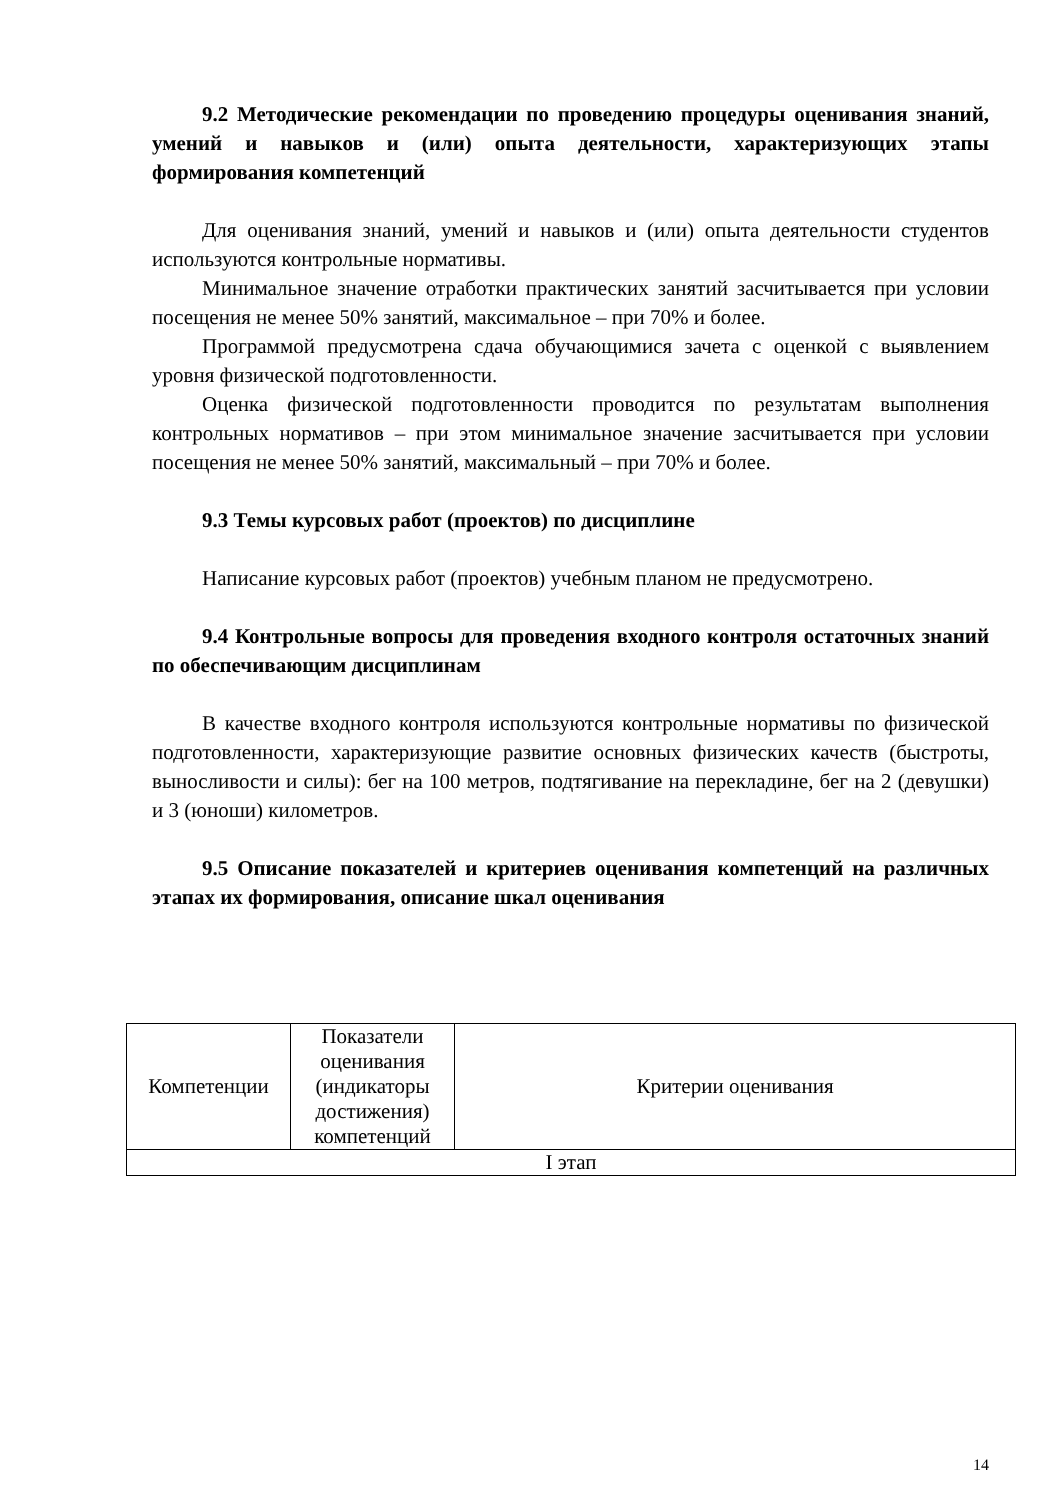9.2 Методические рекомендации по проведению процедуры оценивания знаний, умений и навыков и (или) опыта деятельности, характеризующих этапы формирования компетенций
Для оценивания знаний, умений и навыков и (или) опыта деятельности студентов используются контрольные нормативы.
Минимальное значение отработки практических занятий засчитывается при условии посещения не менее 50% занятий, максимальное – при 70% и более.
Программой предусмотрена сдача обучающимися зачета с оценкой с выявлением уровня физической подготовленности.
Оценка физической подготовленности проводится по результатам выполнения контрольных нормативов – при этом минимальное значение засчитывается при условии посещения не менее 50% занятий, максимальный – при 70% и более.
9.3 Темы курсовых работ (проектов) по дисциплине
Написание курсовых работ (проектов) учебным планом не предусмотрено.
9.4 Контрольные вопросы для проведения входного контроля остаточных знаний по обеспечивающим дисциплинам
В качестве входного контроля используются контрольные нормативы по физической подготовленности, характеризующие развитие основных физических качеств (быстроты, выносливости и силы): бег на 100 метров, подтягивание на перекладине, бег на 2 (девушки) и 3 (юноши) километров.
9.5 Описание показателей и критериев оценивания компетенций на различных этапах их формирования, описание шкал оценивания
| Компетенции | Показатели оценивания (индикаторы достижения) компетенций | Критерии оценивания |
| --- | --- | --- |
| I этап | | |
14